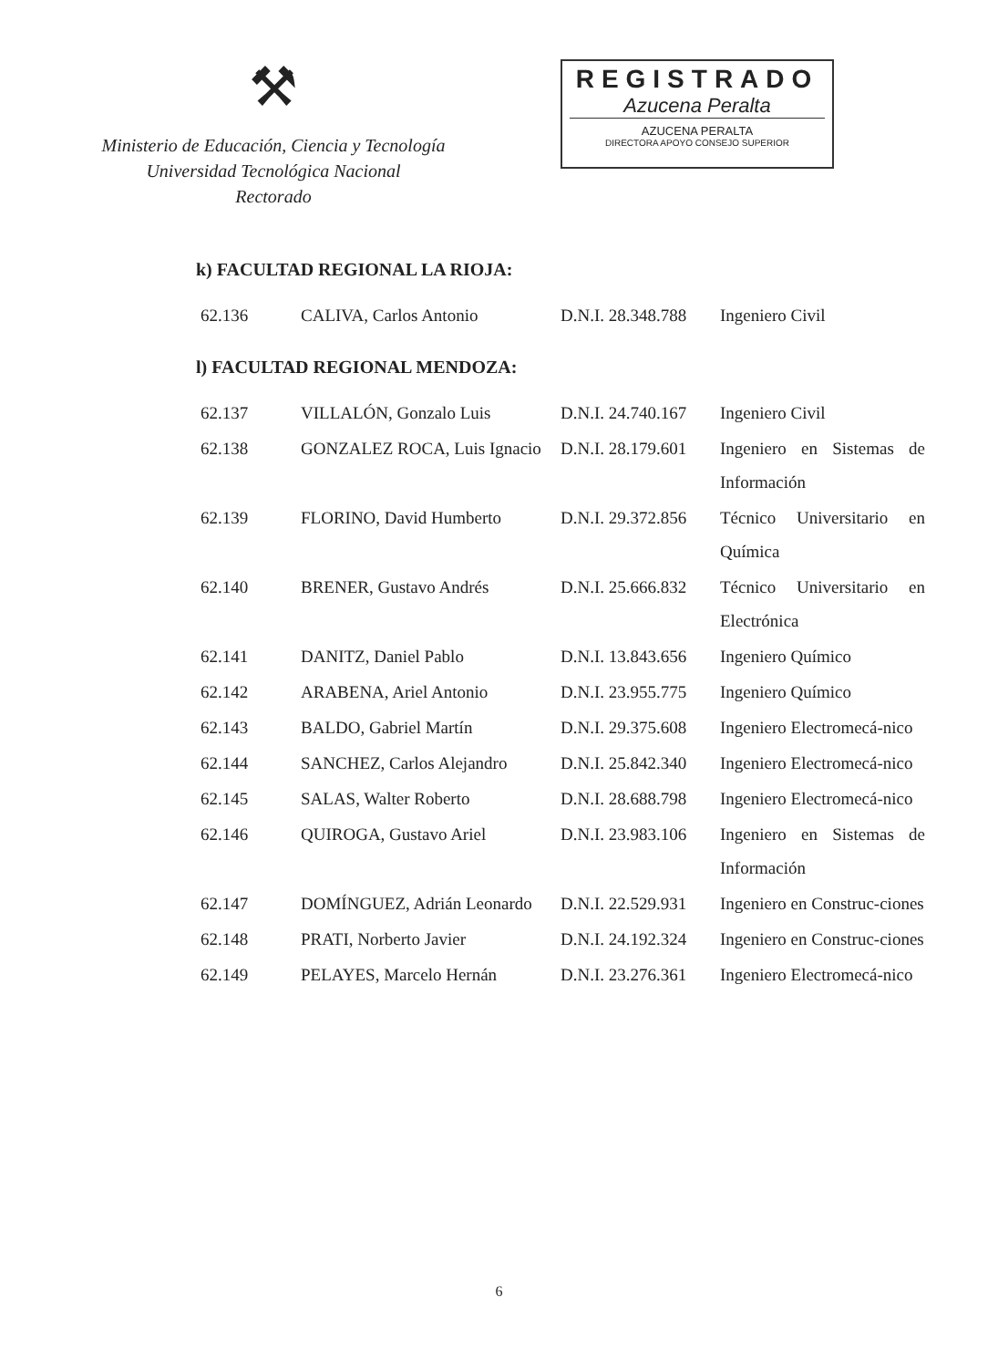⚒
Ministerio de Educación, Ciencia y Tecnología
Universidad Tecnológica Nacional
Rectorado
REGISTRADO
Azucena Peralta
AZUCENA PERALTA
DIRECTORA APOYO CONSEJO SUPERIOR
k) FACULTAD REGIONAL LA RIOJA:
| 62.136 | CALIVA, Carlos Antonio | D.N.I. 28.348.788 | Ingeniero Civil |
l) FACULTAD REGIONAL MENDOZA:
| 62.137 | VILLALÓN, Gonzalo Luis | D.N.I. 24.740.167 | Ingeniero Civil |
| 62.138 | GONZALEZ ROCA, Luis Ignacio | D.N.I. 28.179.601 | Ingeniero en Sistemas de Información |
| 62.139 | FLORINO, David Humberto | D.N.I. 29.372.856 | Técnico Universitario en Química |
| 62.140 | BRENER, Gustavo Andrés | D.N.I. 25.666.832 | Técnico Universitario en Electrónica |
| 62.141 | DANITZ, Daniel Pablo | D.N.I. 13.843.656 | Ingeniero Químico |
| 62.142 | ARABENA, Ariel Antonio | D.N.I. 23.955.775 | Ingeniero Químico |
| 62.143 | BALDO, Gabriel Martín | D.N.I. 29.375.608 | Ingeniero Electromecá-nico |
| 62.144 | SANCHEZ, Carlos Alejandro | D.N.I. 25.842.340 | Ingeniero Electromecá-nico |
| 62.145 | SALAS, Walter Roberto | D.N.I. 28.688.798 | Ingeniero Electromecá-nico |
| 62.146 | QUIROGA, Gustavo Ariel | D.N.I. 23.983.106 | Ingeniero en Sistemas de Información |
| 62.147 | DOMÍNGUEZ, Adrián Leonardo | D.N.I. 22.529.931 | Ingeniero en Construc-ciones |
| 62.148 | PRATI, Norberto Javier | D.N.I. 24.192.324 | Ingeniero en Construc-ciones |
| 62.149 | PELAYES, Marcelo Hernán | D.N.I. 23.276.361 | Ingeniero Electromecá-nico |
6